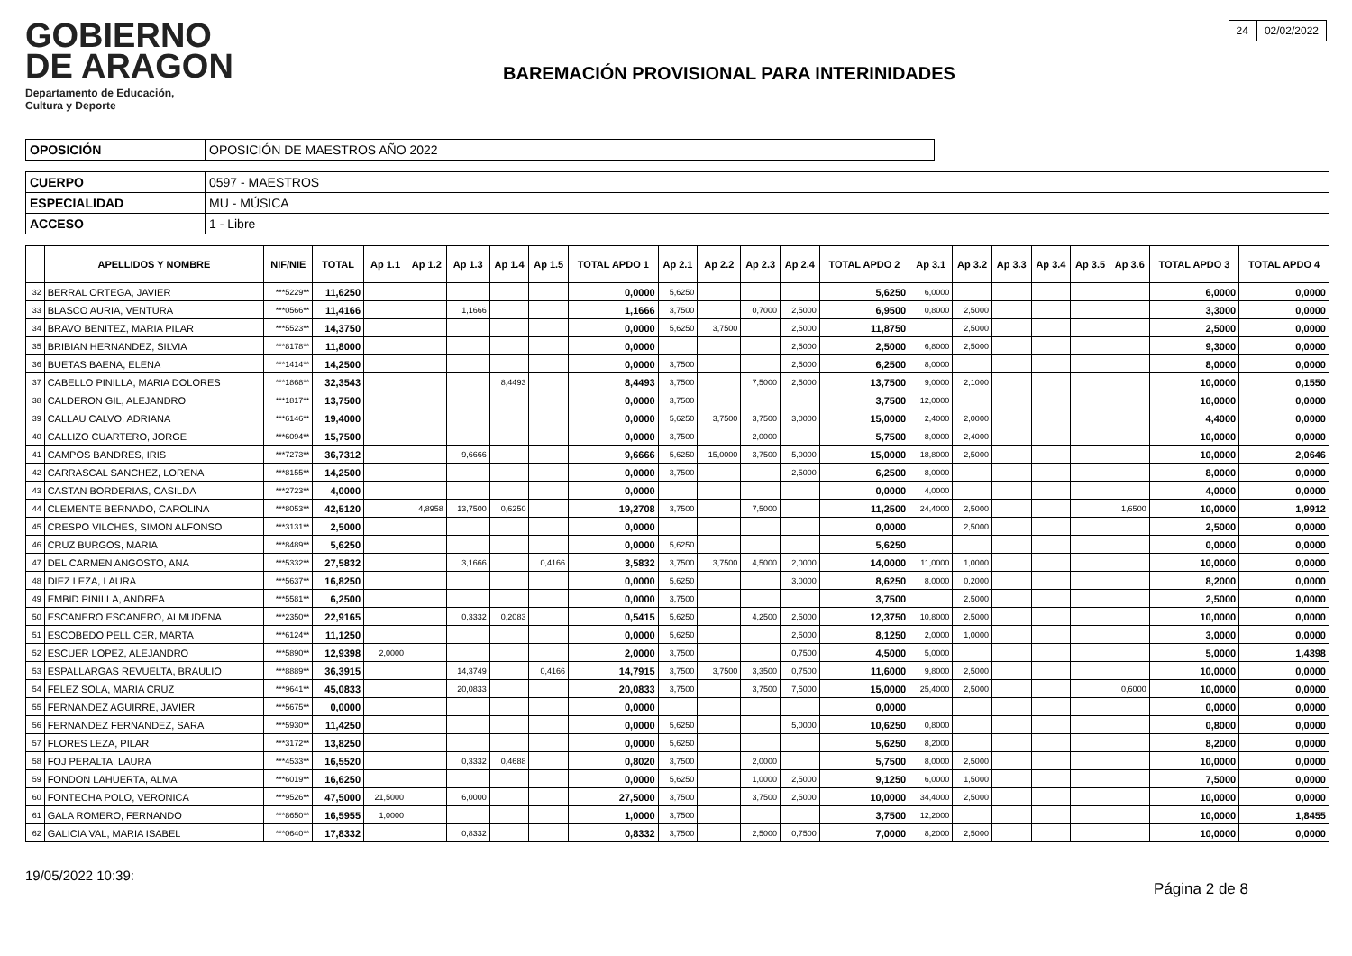GOBIERNO
DE ARAGON
Departamento de Educación,
Cultura y Deporte
BAREMACIÓN PROVISIONAL PARA INTERINIDADES
24 02/02/2022
| OPOSICIÓN | OPOSICIÓN DE MAESTROS AÑO 2022 |
| CUERPO | 0597 - MAESTROS |
| ESPECIALIDAD | MU - MÚSICA |
| ACCESO | 1 - Libre |
| | APELLIDOS Y NOMBRE | NIF/NIE | TOTAL | Ap 1.1 | Ap 1.2 | Ap 1.3 | Ap 1.4 | Ap 1.5 | TOTAL APDO 1 | Ap 2.1 | Ap 2.2 | Ap 2.3 | Ap 2.4 | TOTAL APDO 2 | Ap 3.1 | Ap 3.2 | Ap 3.3 | Ap 3.4 | Ap 3.5 | Ap 3.6 | TOTAL APDO 3 | TOTAL APDO 4 |
| --- | --- | --- | --- | --- | --- | --- | --- | --- | --- | --- | --- | --- | --- | --- | --- | --- | --- | --- | --- | --- | --- | --- |
| 32 | BERRAL ORTEGA, JAVIER | ***5229** | 11,6250 | | | | | | 0,0000 | 5,6250 | | | | 5,6250 | 6,0000 | | | | | | 6,0000 | 0,0000 |
| 33 | BLASCO AURIA, VENTURA | ***0566** | 11,4166 | | | 1,1666 | | | 1,1666 | 3,7500 | | 0,7000 | 2,5000 | 6,9500 | 0,8000 | 2,5000 | | | | | 3,3000 | 0,0000 |
| 34 | BRAVO BENITEZ, MARIA PILAR | ***5523** | 14,3750 | | | | | | 0,0000 | 5,6250 | 3,7500 | | 2,5000 | 11,8750 | | 2,5000 | | | | | 2,5000 | 0,0000 |
| 35 | BRIBIAN HERNANDEZ, SILVIA | ***8178** | 11,8000 | | | | | | 0,0000 | | | | 2,5000 | 2,5000 | 6,8000 | 2,5000 | | | | | 9,3000 | 0,0000 |
| 36 | BUETAS BAENA, ELENA | ***1414** | 14,2500 | | | | | | 0,0000 | 3,7500 | | | 2,5000 | 6,2500 | 8,0000 | | | | | | 8,0000 | 0,0000 |
| 37 | CABELLO PINILLA, MARIA DOLORES | ***1868** | 32,3543 | | | | 8,4493 | | 8,4493 | 3,7500 | | 7,5000 | 2,5000 | 13,7500 | 9,0000 | 2,1000 | | | | | 10,0000 | 0,1550 |
| 38 | CALDERON GIL, ALEJANDRO | ***1817** | 13,7500 | | | | | | 0,0000 | 3,7500 | | | | 3,7500 | 12,0000 | | | | | | 10,0000 | 0,0000 |
| 39 | CALLAU CALVO, ADRIANA | ***6146** | 19,4000 | | | | | | 0,0000 | 5,6250 | 3,7500 | 3,7500 | 3,0000 | 15,0000 | 2,4000 | 2,0000 | | | | | 4,4000 | 0,0000 |
| 40 | CALLIZO CUARTERO, JORGE | ***6094** | 15,7500 | | | | | | 0,0000 | 3,7500 | | 2,0000 | | 5,7500 | 8,0000 | 2,4000 | | | | | 10,0000 | 0,0000 |
| 41 | CAMPOS BANDRES, IRIS | ***7273** | 36,7312 | | | 9,6666 | | | 9,6666 | 5,6250 | 15,0000 | 3,7500 | 5,0000 | 15,0000 | 18,8000 | 2,5000 | | | | | 10,0000 | 2,0646 |
| 42 | CARRASCAL SANCHEZ, LORENA | ***8155** | 14,2500 | | | | | | 0,0000 | 3,7500 | | | 2,5000 | 6,2500 | 8,0000 | | | | | | 8,0000 | 0,0000 |
| 43 | CASTAN BORDERIAS, CASILDA | ***2723** | 4,0000 | | | | | | 0,0000 | | | | | 0,0000 | 4,0000 | | | | | | 4,0000 | 0,0000 |
| 44 | CLEMENTE BERNADO, CAROLINA | ***8053** | 42,5120 | | 4,8958 | 13,7500 | 0,6250 | | 19,2708 | 3,7500 | | 7,5000 | | 11,2500 | 24,4000 | 2,5000 | | | | 1,6500 | 10,0000 | 1,9912 |
| 45 | CRESPO VILCHES, SIMON ALFONSO | ***3131** | 2,5000 | | | | | | 0,0000 | | | | | 0,0000 | | 2,5000 | | | | | 2,5000 | 0,0000 |
| 46 | CRUZ BURGOS, MARIA | ***8489** | 5,6250 | | | | | | 0,0000 | 5,6250 | | | | 5,6250 | | | | | | | 0,0000 | 0,0000 |
| 47 | DEL CARMEN ANGOSTO, ANA | ***5332** | 27,5832 | | | 3,1666 | | 0,4166 | 3,5832 | 3,7500 | 3,7500 | 4,5000 | 2,0000 | 14,0000 | 11,0000 | 1,0000 | | | | | 10,0000 | 0,0000 |
| 48 | DIEZ LEZA, LAURA | ***5637** | 16,8250 | | | | | | 0,0000 | 5,6250 | | | 3,0000 | 8,6250 | 8,0000 | 0,2000 | | | | | 8,2000 | 0,0000 |
| 49 | EMBID PINILLA, ANDREA | ***5581** | 6,2500 | | | | | | 0,0000 | 3,7500 | | | | 3,7500 | | 2,5000 | | | | | 2,5000 | 0,0000 |
| 50 | ESCANERO ESCANERO, ALMUDENA | ***2350** | 22,9165 | | | 0,3332 | 0,2083 | | 0,5415 | 5,6250 | | 4,2500 | 2,5000 | 12,3750 | 10,8000 | 2,5000 | | | | | 10,0000 | 0,0000 |
| 51 | ESCOBEDO PELLICER, MARTA | ***6124** | 11,1250 | | | | | | 0,0000 | 5,6250 | | | 2,5000 | 8,1250 | 2,0000 | 1,0000 | | | | | 3,0000 | 0,0000 |
| 52 | ESCUER LOPEZ, ALEJANDRO | ***5890** | 12,9398 | 2,0000 | | | | | 2,0000 | 3,7500 | | | 0,7500 | 4,5000 | 5,0000 | | | | | | 5,0000 | 1,4398 |
| 53 | ESPALLARGAS REVUELTA, BRAULIO | ***8889** | 36,3915 | | | 14,3749 | | 0,4166 | 14,7915 | 3,7500 | 3,7500 | 3,3500 | 0,7500 | 11,6000 | 9,8000 | 2,5000 | | | | | 10,0000 | 0,0000 |
| 54 | FELEZ SOLA, MARIA CRUZ | ***9641** | 45,0833 | | | 20,0833 | | | 20,0833 | 3,7500 | | 3,7500 | 7,5000 | 15,0000 | 25,4000 | 2,5000 | | | | 0,6000 | 10,0000 | 0,0000 |
| 55 | FERNANDEZ AGUIRRE, JAVIER | ***5675** | 0,0000 | | | | | | 0,0000 | | | | | 0,0000 | | | | | | | 0,0000 | 0,0000 |
| 56 | FERNANDEZ FERNANDEZ, SARA | ***5930** | 11,4250 | | | | | | 0,0000 | 5,6250 | | | 5,0000 | 10,6250 | 0,8000 | | | | | | 0,8000 | 0,0000 |
| 57 | FLORES LEZA, PILAR | ***3172** | 13,8250 | | | | | | 0,0000 | 5,6250 | | | | 5,6250 | 8,2000 | | | | | | 8,2000 | 0,0000 |
| 58 | FOJ PERALTA, LAURA | ***4533** | 16,5520 | | | 0,3332 | 0,4688 | | 0,8020 | 3,7500 | | 2,0000 | | 5,7500 | 8,0000 | 2,5000 | | | | | 10,0000 | 0,0000 |
| 59 | FONDON LAHUERTA, ALMA | ***6019** | 16,6250 | | | | | | 0,0000 | 5,6250 | | 1,0000 | 2,5000 | 9,1250 | 6,0000 | 1,5000 | | | | | 7,5000 | 0,0000 |
| 60 | FONTECHA POLO, VERONICA | ***9526** | 47,5000 | 21,5000 | | 6,0000 | | | 27,5000 | 3,7500 | | 3,7500 | 2,5000 | 10,0000 | 34,4000 | 2,5000 | | | | | 10,0000 | 0,0000 |
| 61 | GALA ROMERO, FERNANDO | ***8650** | 16,5955 | 1,0000 | | | | | 1,0000 | 3,7500 | | | | 3,7500 | 12,2000 | | | | | | 10,0000 | 1,8455 |
| 62 | GALICIA VAL, MARIA ISABEL | ***0640** | 17,8332 | | | 0,8332 | | | 0,8332 | 3,7500 | | 2,5000 | 0,7500 | 7,0000 | 8,2000 | 2,5000 | | | | | 10,0000 | 0,0000 |
19/05/2022 10:39: Página 2 de 8